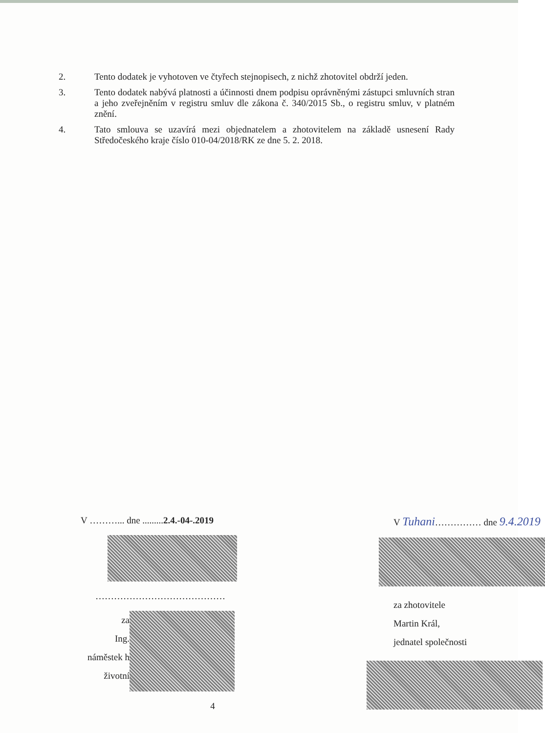2. Tento dodatek je vyhotoven ve čtyřech stejnopisech, z nichž zhotovitel obdrží jeden.
3. Tento dodatek nabývá platnosti a účinnosti dnem podpisu oprávněnými zástupci smluvních stran a jeho zveřejněním v registru smluv dle zákona č. 340/2015 Sb., o registru smluv, v platném znění.
4. Tato smlouva se uzavírá mezi objednatelem a zhotovitelem na základě usnesení Rady Středočeského kraje číslo 010-04/2018/RK ze dne 5. 2. 2018.
V ………... dne .........2.4.-04-.2019
……………………………………
za
Ing.
náměstek h
životní
4
V Tuhani…………… dne 9.4.2019
za zhotovitele
Martin Král,
jednatel společnosti